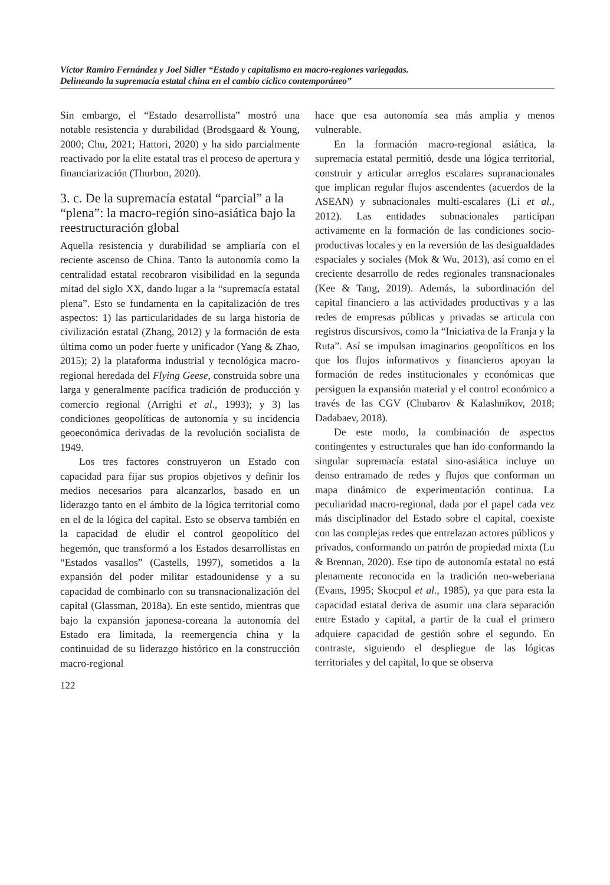Víctor Ramiro Fernández y Joel Sidler “Estado y capitalismo en macro-regiones variegadas.
Delineando la supremacía estatal china en el cambio cíclico contemporáneo”
Sin embargo, el “Estado desarrollista” mostró una notable resistencia y durabilidad (Brodsgaard & Young, 2000; Chu, 2021; Hattori, 2020) y ha sido parcialmente reactivado por la elite estatal tras el proceso de apertura y financiarización (Thurbon, 2020).
3. c. De la supremacía estatal “parcial” a la “plena”: la macro-región sino-asiática bajo la reestructuración global
Aquella resistencia y durabilidad se ampliaría con el reciente ascenso de China. Tanto la autonomía como la centralidad estatal recobraron visibilidad en la segunda mitad del siglo XX, dando lugar a la “supremacía estatal plena”. Esto se fundamenta en la capitalización de tres aspectos: 1) las particularidades de su larga historia de civilización estatal (Zhang, 2012) y la formación de esta última como un poder fuerte y unificador (Yang & Zhao, 2015); 2) la plataforma industrial y tecnológica macro-regional heredada del Flying Geese, construida sobre una larga y generalmente pacífica tradición de producción y comercio regional (Arrighi et al., 1993); y 3) las condiciones geopolíticas de autonomía y su incidencia geoeconómica derivadas de la revolución socialista de 1949.
Los tres factores construyeron un Estado con capacidad para fijar sus propios objetivos y definir los medios necesarios para alcanzarlos, basado en un liderazgo tanto en el ámbito de la lógica territorial como en el de la lógica del capital. Esto se observa también en la capacidad de eludir el control geopolítico del hegemón, que transformó a los Estados desarrollistas en “Estados vasallos” (Castells, 1997), sometidos a la expansión del poder militar estadounidense y a su capacidad de combinarlo con su transnacionalización del capital (Glassman, 2018a). En este sentido, mientras que bajo la expansión japonesa-coreana la autonomía del Estado era limitada, la reemergencia china y la continuidad de su liderazgo histórico en la construcción macro-regional
122
hace que esa autonomía sea más amplia y menos vulnerable.
En la formación macro-regional asiática, la supremacía estatal permitió, desde una lógica territorial, construir y articular arreglos escalares supranacionales que implican regular flujos ascendentes (acuerdos de la ASEAN) y subnacionales multi-escalares (Li et al., 2012). Las entidades subnacionales participan activamente en la formación de las condiciones socio-productivas locales y en la reversión de las desigualdades espaciales y sociales (Mok & Wu, 2013), así como en el creciente desarrollo de redes regionales transnacionales (Kee & Tang, 2019). Además, la subordinación del capital financiero a las actividades productivas y a las redes de empresas públicas y privadas se articula con registros discursivos, como la “Iniciativa de la Franja y la Ruta”. Así se impulsan imaginarios geopolíticos en los que los flujos informativos y financieros apoyan la formación de redes institucionales y económicas que persiguen la expansión material y el control económico a través de las CGV (Chubarov & Kalashnikov, 2018; Dadabaev, 2018).
De este modo, la combinación de aspectos contingentes y estructurales que han ido conformando la singular supremacía estatal sino-asiática incluye un denso entramado de redes y flujos que conforman un mapa dinámico de experimentación continua. La peculiaridad macro-regional, dada por el papel cada vez más disciplinador del Estado sobre el capital, coexiste con las complejas redes que entrelazan actores públicos y privados, conformando un patrón de propiedad mixta (Lu & Brennan, 2020). Ese tipo de autonomía estatal no está plenamente reconocida en la tradición neo-weberiana (Evans, 1995; Skocpol et al., 1985), ya que para esta la capacidad estatal deriva de asumir una clara separación entre Estado y capital, a partir de la cual el primero adquiere capacidad de gestión sobre el segundo. En contraste, siguiendo el despliegue de las lógicas territoriales y del capital, lo que se observa